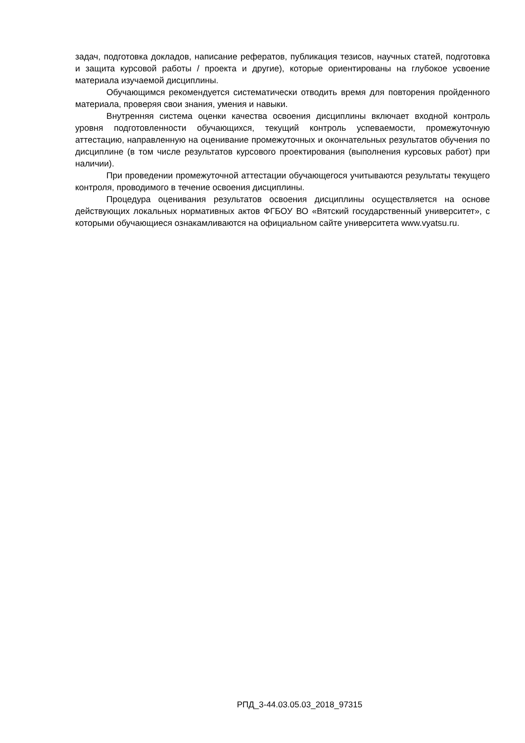задач, подготовка докладов, написание рефератов, публикация тезисов, научных статей, подготовка и защита курсовой работы / проекта и другие), которые ориентированы на глубокое усвоение материала изучаемой дисциплины.
Обучающимся рекомендуется систематически отводить время для повторения пройденного материала, проверяя свои знания, умения и навыки.
Внутренняя система оценки качества освоения дисциплины включает входной контроль уровня подготовленности обучающихся, текущий контроль успеваемости, промежуточную аттестацию, направленную на оценивание промежуточных и окончательных результатов обучения по дисциплине (в том числе результатов курсового проектирования (выполнения курсовых работ) при наличии).
При проведении промежуточной аттестации обучающегося учитываются результаты текущего контроля, проводимого в течение освоения дисциплины.
Процедура оценивания результатов освоения дисциплины осуществляется на основе действующих локальных нормативных актов ФГБОУ ВО «Вятский государственный университет», с которыми обучающиеся ознакамливаются на официальном сайте университета www.vyatsu.ru.
РПД_3-44.03.05.03_2018_97315